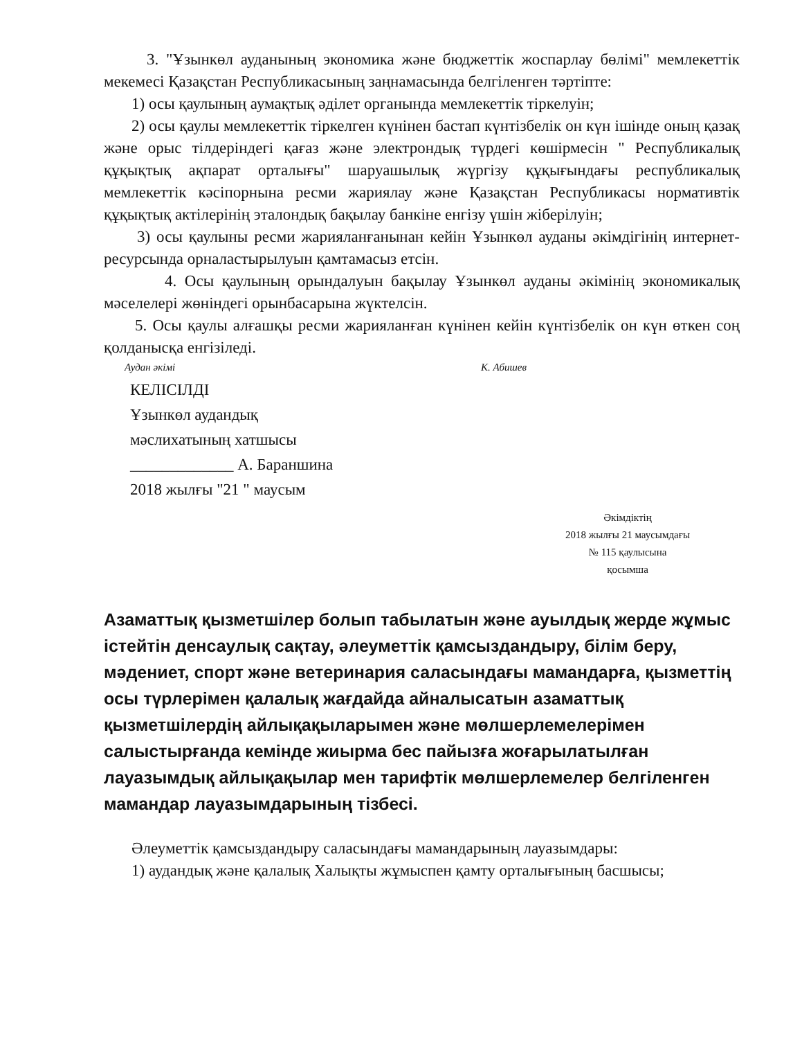3. "Ұзынкөл ауданының экономика және бюджеттік жоспарлау бөлімі" мемлекеттік мекемесі Қазақстан Республикасының заңнамасында белгіленген тәртіпте:
1) осы қаулының аумақтық әділет органында мемлекеттік тіркелуін;
2) осы қаулы мемлекеттік тіркелген күнінен бастап күнтізбелік он күн ішінде оның қазақ және орыс тілдеріндегі қағаз және электрондық түрдегі көшірмесін " Республикалық құқықтық ақпарат орталығы" шаруашылық жүргізу құқығындағы республикалық мемлекеттік кәсіпорнына ресми жариялау және Қазақстан Республикасы нормативтік құқықтық актілерінің эталондық бақылау банкіне енгізу үшін жіберілуін;
3) осы қаулыны ресми жарияланғанынан кейін Ұзынкөл ауданы әкімдігінің интернет-ресурсында орналастырылуын қамтамасыз етсін.
4. Осы қаулының орындалуын бақылау Ұзынкөл ауданы әкімінің экономикалық мәселелері жөніндегі орынбасарына жүктелсін.
5. Осы қаулы алғашқы ресми жарияланған күнінен кейін күнтізбелік он күн өткен соң қолданысқа енгізіледі.
Аудан әкімі К. Абишев
КЕЛІСІЛДІ
Ұзынкөл аудандық
мәслихатының хатшысы
_____________ А. Бараншина
2018 жылғы "21 " маусым
Әкімдіктің
2018 жылғы 21 маусымдағы
№ 115 қаулысына
қосымша
Азаматтық қызметшілер болып табылатын және ауылдық жерде жұмыс істейтін денсаулық сақтау, әлеуметтік қамсыздандыру, білім беру, мәдениет, спорт және ветеринария саласындағы мамандарға, қызметтің осы түрлерімен қалалық жағдайда айналысатын азаматтық қызметшілердің айлықақыларымен және мөлшерлемелерімен салыстырғанда кемінде жиырма бес пайызға жоғарылатылған лауазымдық айлықақылар мен тарифтік мөлшерлемелер белгіленген мамандар лауазымдарының тізбесі.
Әлеуметтік қамсыздандыру саласындағы мамандарының лауазымдары:
1) аудандық және қалалық Халықты жұмыспен қамту орталығының басшысы;